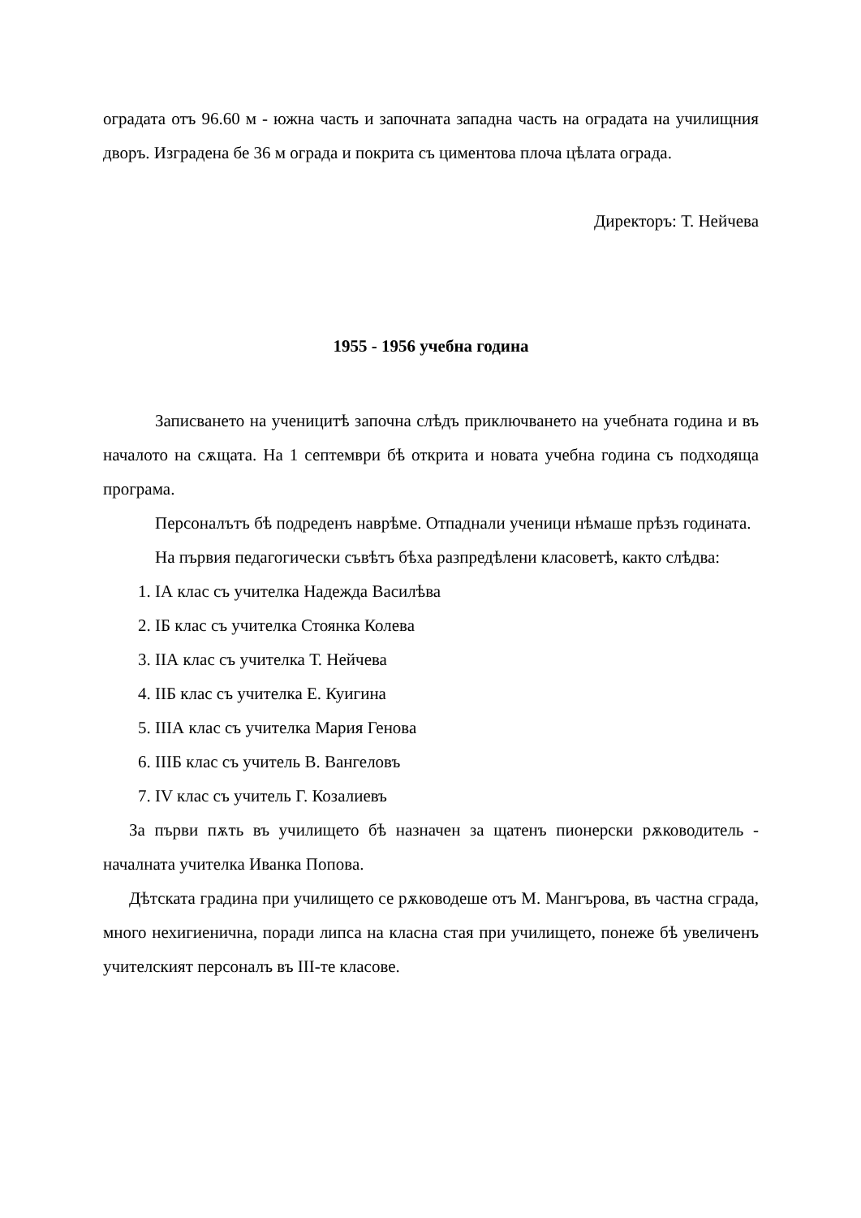оградата отъ 96.60 м - южна часть и започната западна часть на оградата на училищния дворъ. Изградена бе 36 м ограда и покрита съ циментова плоча цѣлата ограда.
Директоръ: Т. Нейчева
1955 - 1956 учебна година
Записването на ученицитѣ започна слѣдъ приключването на учебната година и въ началото на сѫщата. На 1 септември бѣ открита и новата учебна година съ подходяща програма.
Персоналътъ бѣ подреденъ наврѣме. Отпаднали ученици нѣмаше прѣзъ годината.
На първия педагогически съвѣтъ бѣха разпредѣлени класоветѣ, както слѣдва:
1. IА клас съ учителка Надежда Василѣва
2. IБ клас съ учителка Стоянка Колева
3. IIА клас съ учителка Т. Нейчева
4. IIБ клас съ учителка Е. Куигина
5. IIIА клас съ учителка Мария Генова
6. IIIБ клас съ учитель В. Вангеловъ
7. IV клас съ учитель Г. Козалиевъ
За първи пѫть въ училището бѣ назначен за щатенъ пионерски рѫководитель - началната учителка Иванка Попова.
Дѣтската градина при училището се рѫководеше отъ М. Мангърова, въ частна сграда, много нехигиенична, поради липса на класна стая при училището, понеже бѣ увеличенъ учителският персоналъ въ III-те класове.